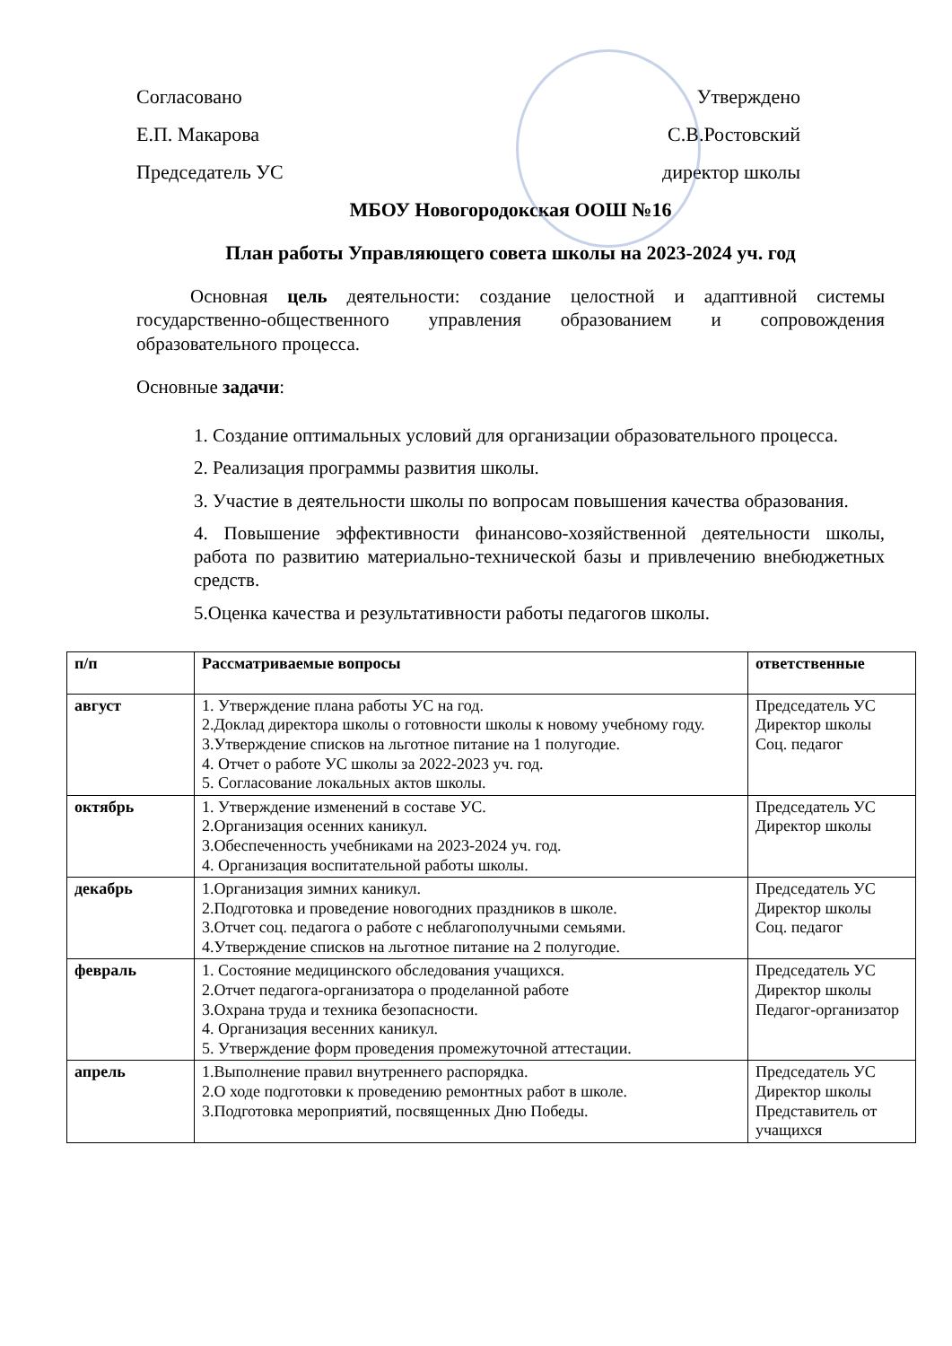Согласовано Утверждено
Е.П. Макарова С.В.Ростовский
Председатель УС директор школы
МБОУ Новогородокская ООШ №16
План работы Управляющего совета школы на 2023-2024 уч. год
Основная цель деятельности: создание целостной и адаптивной системы государственно-общественного управления образованием и сопровождения образовательного процесса.
Основные задачи:
1. Создание оптимальных условий для организации образовательного процесса.
2. Реализация программы развития школы.
3. Участие в деятельности школы по вопросам повышения качества образования.
4. Повышение эффективности финансово-хозяйственной деятельности школы, работа по развитию материально-технической базы и привлечению внебюджетных средств.
5.Оценка качества и результативности работы педагогов школы.
| п/п | Рассматриваемые вопросы | ответственные |
| --- | --- | --- |
| август | 1. Утверждение плана работы УС на год. 2.Доклад директора школы о готовности школы к новому учебному году. 3.Утверждение списков на льготное питание на 1 полугодие. 4. Отчет о работе УС школы за 2022-2023 уч. год. 5. Согласование локальных актов школы. | Председатель УС Директор школы Соц. педагог |
| октябрь | 1. Утверждение изменений в составе УС. 2.Организация осенних каникул. 3.Обеспеченность учебниками на 2023-2024 уч. год. 4. Организация воспитательной работы школы. | Председатель УС Директор школы |
| декабрь | 1.Организация зимних каникул. 2.Подготовка и проведение новогодних праздников в школе. 3.Отчет соц. педагога о работе с неблагополучными семьями. 4.Утверждение списков на льготное питание на 2 полугодие. | Председатель УС Директор школы Соц. педагог |
| февраль | 1. Состояние медицинского обследования учащихся. 2.Отчет педагога-организатора о проделанной работе 3.Охрана труда и техника безопасности. 4. Организация весенних каникул. 5. Утверждение форм проведения промежуточной аттестации. | Председатель УС Директор школы Педагог-организатор |
| апрель | 1.Выполнение правил внутреннего распорядка. 2.О ходе подготовки к проведению ремонтных работ в школе. 3.Подготовка мероприятий, посвященных Дню Победы. | Председатель УС Директор школы Представитель от учащихся |